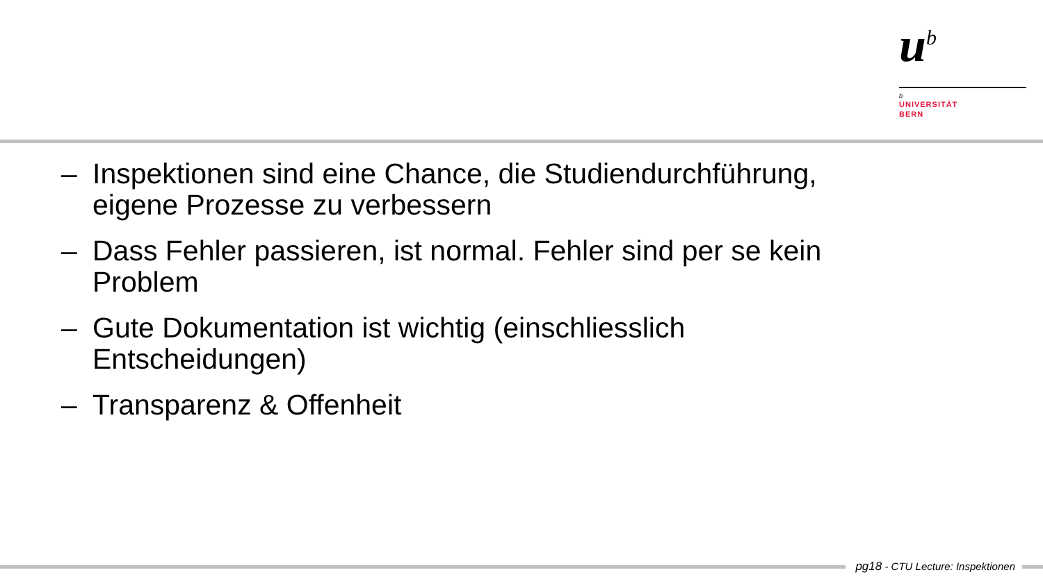u<sup>b</sup>
b
UNIVERSITÄT
BERN
– Inspektionen sind eine Chance, die Studiendurchführung, eigene Prozesse zu verbessern
– Dass Fehler passieren, ist normal. Fehler sind per se kein Problem
– Gute Dokumentation ist wichtig (einschliesslich Entscheidungen)
– Transparenz & Offenheit
pg18 - CTU Lecture: Inspektionen